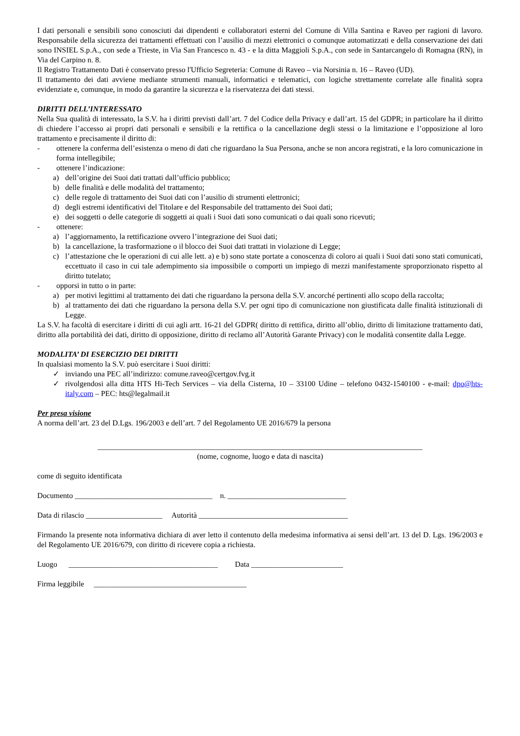I dati personali e sensibili sono conosciuti dai dipendenti e collaboratori esterni del Comune di Villa Santina e Raveo per ragioni di lavoro. Responsabile della sicurezza dei trattamenti effettuati con l’ausilio di mezzi elettronici o comunque automatizzati e della conservazione dei dati sono INSIEL S.p.A., con sede a Trieste, in Via San Francesco n. 43 - e la ditta Maggioli S.p.A., con sede in Santarcangelo di Romagna (RN), in Via del Carpino n. 8.
Il Registro Trattamento Dati è conservato presso l'Ufficio Segreteria: Comune di Raveo – via Norsinia n. 16 – Raveo (UD).
Il trattamento dei dati avviene mediante strumenti manuali, informatici e telematici, con logiche strettamente correlate alle finalità sopra evidenziate e, comunque, in modo da garantire la sicurezza e la riservatezza dei dati stessi.
DIRITTI DELL’INTERESSATO
Nella Sua qualità di interessato, la S.V. ha i diritti previsti dall’art. 7 del Codice della Privacy e dall’art. 15 del GDPR; in particolare ha il diritto di chiedere l’accesso ai propri dati personali e sensibili e la rettifica o la cancellazione degli stessi o la limitazione e l’opposizione al loro trattamento e precisamente il diritto di:
- ottenere la conferma dell’esistenza o meno di dati che riguardano la Sua Persona, anche se non ancora registrati, e la loro comunicazione in forma intellegibile;
- ottenere l’indicazione:
a) dell’origine dei Suoi dati trattati dall’ufficio pubblico;
b) delle finalità e delle modalità del trattamento;
c) delle regole di trattamento dei Suoi dati con l’ausilio di strumenti elettronici;
d) degli estremi identificativi del Titolare e del Responsabile del trattamento dei Suoi dati;
e) dei soggetti o delle categorie di soggetti ai quali i Suoi dati sono comunicati o dai quali sono ricevuti;
- ottenere:
a) l’aggiornamento, la rettificazione ovvero l’integrazione dei Suoi dati;
b) la cancellazione, la trasformazione o il blocco dei Suoi dati trattati in violazione di Legge;
c) l’attestazione che le operazioni di cui alle lett. a) e b) sono state portate a conoscenza di coloro ai quali i Suoi dati sono stati comunicati, eccettuato il caso in cui tale adempimento sia impossibile o comporti un impiego di mezzi manifestamente sproporzionato rispetto al diritto tutelato;
- opporsi in tutto o in parte:
a) per motivi legittimi al trattamento dei dati che riguardano la persona della S.V. ancorché pertinenti allo scopo della raccolta;
b) al trattamento dei dati che riguardano la persona della S.V. per ogni tipo di comunicazione non giustificata dalle finalità istituzionali di Legge.
La S.V. ha facoltà di esercitare i diritti di cui agli artt. 16-21 del GDPR( diritto di rettifica, diritto all’oblio, diritto di limitazione trattamento dati, diritto alla portabilità dei dati, diritto di opposizione, diritto di reclamo all’Autorità Garante Privacy) con le modalità consentite dalla Legge.
MODALITA’ DI ESERCIZIO DEI DIRITTI
In qualsiasi momento la S.V. può esercitare i Suoi diritti:
✓ inviando una PEC all’indirizzo: comune.raveo@certgov.fvg.it
✓ rivolgendosi alla ditta HTS Hi-Tech Services – via della Cisterna, 10 – 33100 Udine – telefono 0432-1540100 - e-mail: dpo@hts-italy.com – PEC: hts@legalmail.it
Per presa visione
A norma dell’art. 23 del D.Lgs. 196/2003 e dell’art. 7 del Regolamento UE 2016/679 la persona
_____________________________________________________________________________________
(nome, cognome, luogo e data di nascita)
come di seguito identificata
Documento ____________________________________ n. _______________________________
Data di rilascio ____________________ Autorità _______________________________________
Firmando la presente nota informativa dichiara di aver letto il contenuto della medesima informativa ai sensi dell’art. 13 del D. Lgs. 196/2003 e del Regolamento UE 2016/679, con diritto di ricevere copia a richiesta.
Luogo _______________________________________ Data ________________________
Firma leggibile ________________________________________